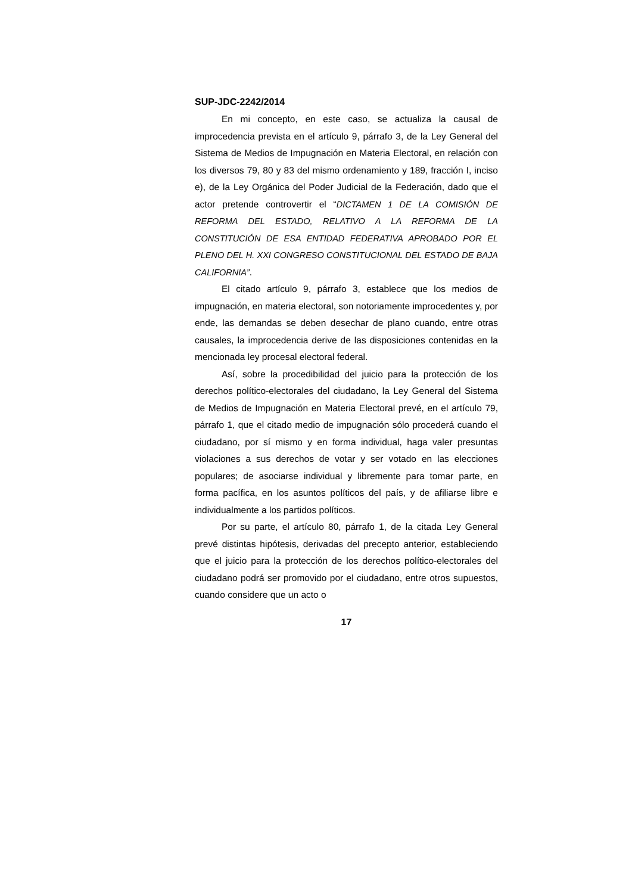SUP-JDC-2242/2014
En mi concepto, en este caso, se actualiza la causal de improcedencia prevista en el artículo 9, párrafo 3, de la Ley General del Sistema de Medios de Impugnación en Materia Electoral, en relación con los diversos 79, 80 y 83 del mismo ordenamiento y 189, fracción I, inciso e), de la Ley Orgánica del Poder Judicial de la Federación, dado que el actor pretende controvertir el “DICTAMEN 1 DE LA COMISIÓN DE REFORMA DEL ESTADO, RELATIVO A LA REFORMA DE LA CONSTITUCIÓN DE ESA ENTIDAD FEDERATIVA APROBADO POR EL PLENO DEL H. XXI CONGRESO CONSTITUCIONAL DEL ESTADO DE BAJA CALIFORNIA”.
El citado artículo 9, párrafo 3, establece que los medios de impugnación, en materia electoral, son notoriamente improcedentes y, por ende, las demandas se deben desechar de plano cuando, entre otras causales, la improcedencia derive de las disposiciones contenidas en la mencionada ley procesal electoral federal.
Así, sobre la procedibilidad del juicio para la protección de los derechos político-electorales del ciudadano, la Ley General del Sistema de Medios de Impugnación en Materia Electoral prevé, en el artículo 79, párrafo 1, que el citado medio de impugnación sólo procederá cuando el ciudadano, por sí mismo y en forma individual, haga valer presuntas violaciones a sus derechos de votar y ser votado en las elecciones populares; de asociarse individual y libremente para tomar parte, en forma pacífica, en los asuntos políticos del país, y de afiliarse libre e individualmente a los partidos políticos.
Por su parte, el artículo 80, párrafo 1, de la citada Ley General prevé distintas hipótesis, derivadas del precepto anterior, estableciendo que el juicio para la protección de los derechos político-electorales del ciudadano podrá ser promovido por el ciudadano, entre otros supuestos, cuando considere que un acto o
17